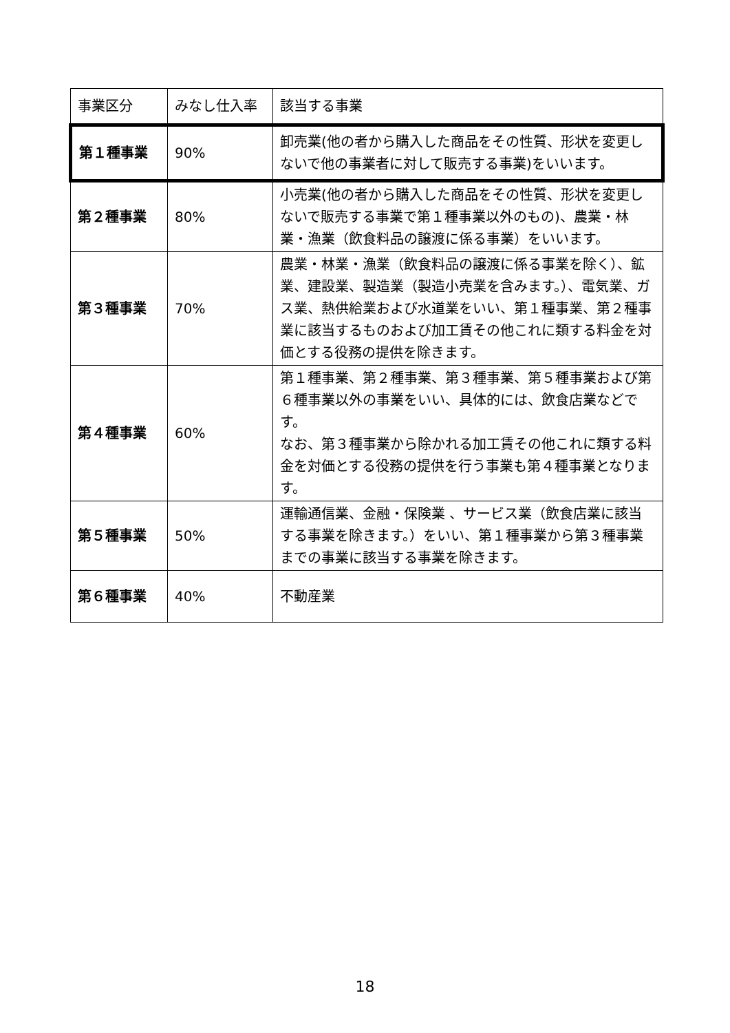| 事業区分 | みなし仕入率 | 該当する事業 |
| --- | --- | --- |
| 第１種事業 | 90% | 卸売業(他の者から購入した商品をその性質、形状を変更しないで他の事業者に対して販売する事業)をいいます。 |
| 第２種事業 | 80% | 小売業(他の者から購入した商品をその性質、形状を変更しないで販売する事業で第１種事業以外のもの)、農業・林業・漁業（飲食料品の譲渡に係る事業）をいいます。 |
| 第３種事業 | 70% | 農業・林業・漁業（飲食料品の譲渡に係る事業を除く）、鉱業、建設業、製造業（製造小売業を含みます。）、電気業、ガス業、熱供給業および水道業をいい、第１種事業、第２種事業に該当するものおよび加工賃その他これに類する料金を対価とする役務の提供を除きます。 |
| 第４種事業 | 60% | 第１種事業、第２種事業、第３種事業、第５種事業および第６種事業以外の事業をいい、具体的には、飲食店業などです。 なお、第３種事業から除かれる加工賃その他これに類する料金を対価とする役務の提供を行う事業も第４種事業となります。 |
| 第５種事業 | 50% | 運輸通信業、金融・保険業 、サービス業（飲食店業に該当する事業を除きます。）をいい、第１種事業から第３種事業までの事業に該当する事業を除きます。 |
| 第６種事業 | 40% | 不動産業 |
18